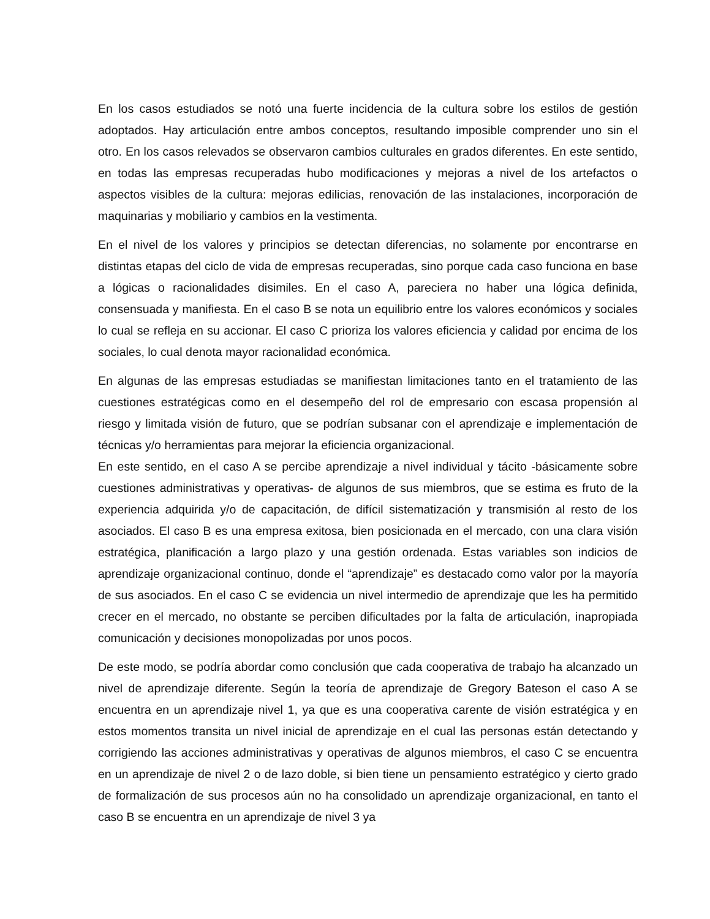En los casos estudiados se notó una fuerte incidencia de la cultura sobre los estilos de gestión adoptados. Hay articulación entre ambos conceptos, resultando imposible comprender uno sin el otro. En los casos relevados se observaron cambios culturales en grados diferentes. En este sentido, en todas las empresas recuperadas hubo modificaciones y mejoras a nivel de los artefactos o aspectos visibles de la cultura: mejoras edilicias, renovación de las instalaciones, incorporación de maquinarias y mobiliario y cambios en la vestimenta.
En el nivel de los valores y principios se detectan diferencias, no solamente por encontrarse en distintas etapas del ciclo de vida de empresas recuperadas, sino porque cada caso funciona en base a lógicas o racionalidades disimiles. En el caso A, pareciera no haber una lógica definida, consensuada y manifiesta. En el caso B se nota un equilibrio entre los valores económicos y sociales lo cual se refleja en su accionar. El caso C prioriza los valores eficiencia y calidad por encima de los sociales, lo cual denota mayor racionalidad económica.
En algunas de las empresas estudiadas se manifiestan limitaciones tanto en el tratamiento de las cuestiones estratégicas como en el desempeño del rol de empresario con escasa propensión al riesgo y limitada visión de futuro, que se podrían subsanar con el aprendizaje e implementación de técnicas y/o herramientas para mejorar la eficiencia organizacional.
En este sentido, en el caso A se percibe aprendizaje a nivel individual y tácito -básicamente sobre cuestiones administrativas y operativas- de algunos de sus miembros, que se estima es fruto de la experiencia adquirida y/o de capacitación, de difícil sistematización y transmisión al resto de los asociados. El caso B es una empresa exitosa, bien posicionada en el mercado, con una clara visión estratégica, planificación a largo plazo y una gestión ordenada. Estas variables son indicios de aprendizaje organizacional continuo, donde el “aprendizaje” es destacado como valor por la mayoría de sus asociados. En el caso C se evidencia un nivel intermedio de aprendizaje que les ha permitido crecer en el mercado, no obstante se perciben dificultades por la falta de articulación, inapropiada comunicación y decisiones monopolizadas por unos pocos.
De este modo, se podría abordar como conclusión que cada cooperativa de trabajo ha alcanzado un nivel de aprendizaje diferente. Según la teoría de aprendizaje de Gregory Bateson el caso A se encuentra en un aprendizaje nivel 1, ya que es una cooperativa carente de visión estratégica y en estos momentos transita un nivel inicial de aprendizaje en el cual las personas están detectando y corrigiendo las acciones administrativas y operativas de algunos miembros, el caso C se encuentra en un aprendizaje de nivel 2 o de lazo doble, si bien tiene un pensamiento estratégico y cierto grado de formalización de sus procesos aún no ha consolidado un aprendizaje organizacional, en tanto el caso B se encuentra en un aprendizaje de nivel 3 ya